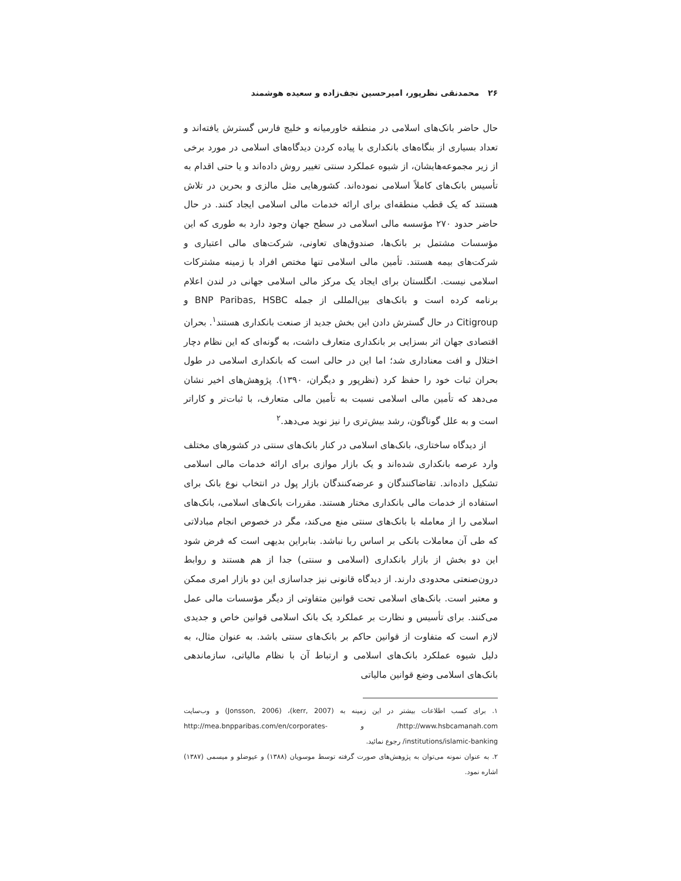۲۶ محمدنقی نظرپور، امیرحسین نجف‌زاده و سعیده هوشمند
حال حاضر بانک‌های اسلامی در منطقه خاورمیانه و خلیج فارس گسترش یافته‌اند و تعداد بسیاری از بنگاه‌های بانکداری با پیاده کردن دیدگاه‌های اسلامی در مورد برخی از زیر مجموعه‌هایشان، از شیوه عملکرد سنتی تغییر روش داده‌اند و یا حتی اقدام به تأسیس بانک‌های کاملاً اسلامی نموده‌اند. کشورهایی مثل مالزی و بحرین در تلاش هستند که یک قطب منطقه‌ای برای ارائه خدمات مالی اسلامی ایجاد کنند. در حال حاضر حدود ۲۷۰ مؤسسه مالی اسلامی در سطح جهان وجود دارد به طوری که این مؤسسات مشتمل بر بانک‌ها، صندوق‌های تعاونی، شرکت‌های مالی اعتباری و شرکت‌های بیمه هستند. تأمین مالی اسلامی تنها مختص افراد با زمینه مشترکات اسلامی نیست. انگلستان برای ایجاد یک مرکز مالی اسلامی جهانی در لندن اعلام برنامه کرده است و بانک‌های بین‌المللی از جمله BNP Paribas, HSBC و Citigroup در حال گسترش دادن این بخش جدید از صنعت بانکداری هستند<sup>۱</sup>. بحران اقتصادی جهان اثر بسزایی بر بانکداری متعارف داشت، به گونه‌ای که این نظام دچار اختلال و افت معناداری شد؛ اما این در حالی است که بانکداری اسلامی در طول بحران ثبات خود را حفظ کرد (نظرپور و دیگران، ۱۳۹۰). پژوهش‌های اخیر نشان می‌دهد که تأمین مالی اسلامی نسبت به تأمین مالی متعارف، با ثبات‌تر و کاراتر است و به علل گوناگون، رشد بیش‌تری را نیز نوید می‌دهد.<sup>۲</sup>
از دیدگاه ساختاری، بانک‌های اسلامی در کنار بانک‌های سنتی در کشورهای مختلف وارد عرصه بانکداری شده‌اند و یک بازار موازی برای ارائه خدمات مالی اسلامی تشکیل داده‌اند. تقاضاکنندگان و عرضه‌کنندگان بازار پول در انتخاب نوع بانک برای استفاده از خدمات مالی بانکداری مختار هستند. مقررات بانک‌های اسلامی، بانک‌های اسلامی را از معامله با بانک‌های سنتی منع می‌کند، مگر در خصوص انجام مبادلاتی که طی آن معاملات بانکی بر اساس ربا نباشد. بنابراین بدیهی است که فرض شود این دو بخش از بازار بانکداری (اسلامی و سنتی) جدا از هم هستند و روابط درون‌صنعتی محدودی دارند. از دیدگاه قانونی نیز جداسازی این دو بازار امری ممکن و معتبر است. بانک‌های اسلامی تحت قوانین متفاوتی از دیگر مؤسسات مالی عمل می‌کنند. برای تأسیس و نظارت بر عملکرد یک بانک اسلامی قوانین خاص و جدیدی لازم است که متفاوت از قوانین حاکم بر بانک‌های سنتی باشد. به عنوان مثال، به دلیل شیوه عملکرد بانک‌های اسلامی و ارتباط آن با نظام مالیاتی، سازماندهی بانک‌های اسلامی وضع قوانین مالیاتی
۱. برای کسب اطلاعات بیشتر در این زمینه به (kerr, 2007)، (Jonsson, 2006) و وب‌سایت http://www.hsbcamanah.com/ و http://mea.bnpparibas.com/en/corporates-institutions/islamic-banking/ رجوع نمائید.
۲. به عنوان نمونه می‌توان به پژوهش‌های صورت گرفته توسط موسویان (۱۳۸۸) و عیوضلو و میسمی (۱۳۸۷) اشاره نمود.